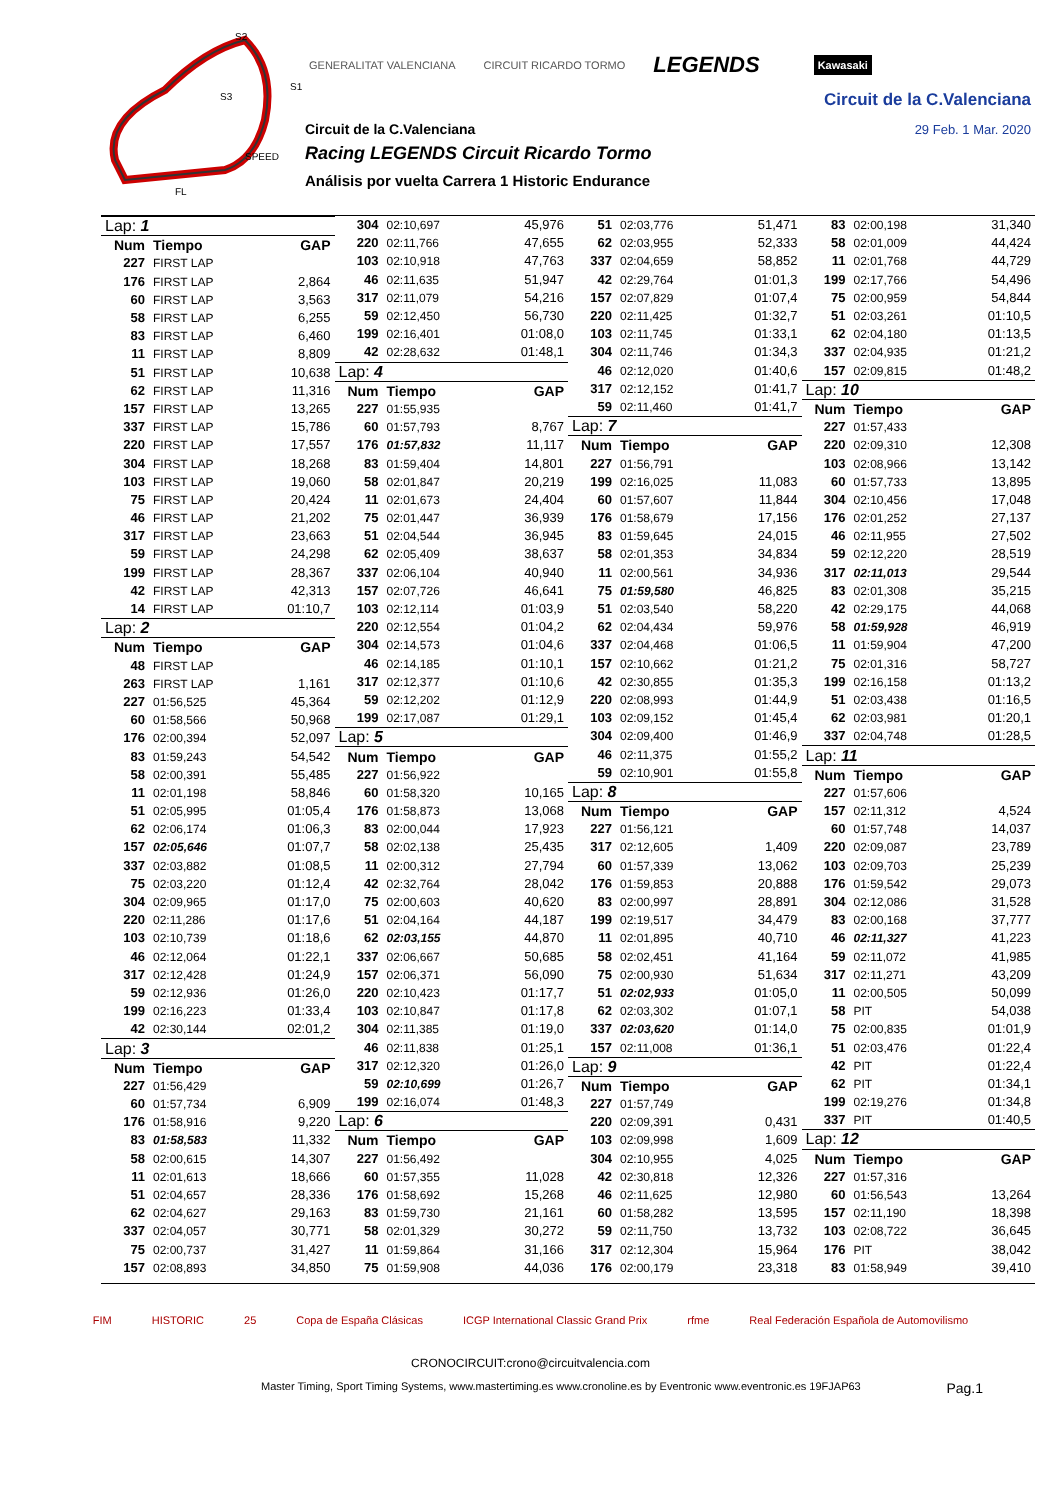S2
S1
S3
SPEED
FL
GENERALITAT VALENCIANA CIRCUIT RICARDO TORMO LEGENDS Kawasaki
Circuit de la C.Valenciana
29 Feb. 1 Mar. 2020
Circuit de la C.Valenciana
Racing LEGENDS Circuit Ricardo Tormo
Análisis por vuelta Carrera 1 Historic Endurance
| Lap: 1 | | |
| Num | Tiempo | GAP |
| 227 | FIRST LAP | |
| 176 | FIRST LAP | 2,864 |
| 60 | FIRST LAP | 3,563 |
| 58 | FIRST LAP | 6,255 |
| 83 | FIRST LAP | 6,460 |
| 11 | FIRST LAP | 8,809 |
| 51 | FIRST LAP | 10,638 |
| 62 | FIRST LAP | 11,316 |
| 157 | FIRST LAP | 13,265 |
| 337 | FIRST LAP | 15,786 |
| 220 | FIRST LAP | 17,557 |
| 304 | FIRST LAP | 18,268 |
| 103 | FIRST LAP | 19,060 |
| 75 | FIRST LAP | 20,424 |
| 46 | FIRST LAP | 21,202 |
| 317 | FIRST LAP | 23,663 |
| 59 | FIRST LAP | 24,298 |
| 199 | FIRST LAP | 28,367 |
| 42 | FIRST LAP | 42,313 |
| 14 | FIRST LAP | 01:10,7 |
| Lap: 2 | | |
| Num | Tiempo | GAP |
| 48 | FIRST LAP | |
| 263 | FIRST LAP | 1,161 |
| 227 | 01:56,525 | 45,364 |
| 60 | 01:58,566 | 50,968 |
| 176 | 02:00,394 | 52,097 |
| 83 | 01:59,243 | 54,542 |
| 58 | 02:00,391 | 55,485 |
| 11 | 02:01,198 | 58,846 |
| 51 | 02:05,995 | 01:05,4 |
| 62 | 02:06,174 | 01:06,3 |
| 157 | 02:05,646 | 01:07,7 |
| 337 | 02:03,882 | 01:08,5 |
| 75 | 02:03,220 | 01:12,4 |
| 304 | 02:09,965 | 01:17,0 |
| 220 | 02:11,286 | 01:17,6 |
| 103 | 02:10,739 | 01:18,6 |
| 46 | 02:12,064 | 01:22,1 |
| 317 | 02:12,428 | 01:24,9 |
| 59 | 02:12,936 | 01:26,0 |
| 199 | 02:16,223 | 01:33,4 |
| 42 | 02:30,144 | 02:01,2 |
| Lap: 3 | | |
| Num | Tiempo | GAP |
| 227 | 01:56,429 | |
| 60 | 01:57,734 | 6,909 |
| 176 | 01:58,916 | 9,220 |
| 83 | 01:58,583 | 11,332 |
| 58 | 02:00,615 | 14,307 |
| 11 | 02:01,613 | 18,666 |
| 51 | 02:04,657 | 28,336 |
| 62 | 02:04,627 | 29,163 |
| 337 | 02:04,057 | 30,771 |
| 75 | 02:00,737 | 31,427 |
| 157 | 02:08,893 | 34,850 |
| 304 | 02:10,697 | 45,976 |
| 220 | 02:11,766 | 47,655 |
| 103 | 02:10,918 | 47,763 |
| 46 | 02:11,635 | 51,947 |
| 317 | 02:11,079 | 54,216 |
| 59 | 02:12,450 | 56,730 |
| 199 | 02:16,401 | 01:08,0 |
| 42 | 02:28,632 | 01:48,1 |
| Lap: 4 | | |
| Num | Tiempo | GAP |
| 227 | 01:55,935 | |
| 60 | 01:57,793 | 8,767 |
| 176 | 01:57,832 | 11,117 |
| 83 | 01:59,404 | 14,801 |
| 58 | 02:01,847 | 20,219 |
| 11 | 02:01,673 | 24,404 |
| 75 | 02:01,447 | 36,939 |
| 51 | 02:04,544 | 36,945 |
| 62 | 02:05,409 | 38,637 |
| 337 | 02:06,104 | 40,940 |
| 157 | 02:07,726 | 46,641 |
| 103 | 02:12,114 | 01:03,9 |
| 220 | 02:12,554 | 01:04,2 |
| 304 | 02:14,573 | 01:04,6 |
| 46 | 02:14,185 | 01:10,1 |
| 317 | 02:12,377 | 01:10,6 |
| 59 | 02:12,202 | 01:12,9 |
| 199 | 02:17,087 | 01:29,1 |
| Lap: 5 | | |
| Num | Tiempo | GAP |
| 227 | 01:56,922 | |
| 60 | 01:58,320 | 10,165 |
| 176 | 01:58,873 | 13,068 |
| 83 | 02:00,044 | 17,923 |
| 58 | 02:02,138 | 25,435 |
| 11 | 02:00,312 | 27,794 |
| 42 | 02:32,764 | 28,042 |
| 75 | 02:00,603 | 40,620 |
| 51 | 02:04,164 | 44,187 |
| 62 | 02:03,155 | 44,870 |
| 337 | 02:06,667 | 50,685 |
| 157 | 02:06,371 | 56,090 |
| 220 | 02:10,423 | 01:17,7 |
| 103 | 02:10,847 | 01:17,8 |
| 304 | 02:11,385 | 01:19,0 |
| 46 | 02:11,838 | 01:25,1 |
| 317 | 02:12,320 | 01:26,0 |
| 59 | 02:10,699 | 01:26,7 |
| 199 | 02:16,074 | 01:48,3 |
| Lap: 6 | | |
| Num | Tiempo | GAP |
| 227 | 01:56,492 | |
| 60 | 01:57,355 | 11,028 |
| 176 | 01:58,692 | 15,268 |
| 83 | 01:59,730 | 21,161 |
| 58 | 02:01,329 | 30,272 |
| 11 | 01:59,864 | 31,166 |
| 75 | 01:59,908 | 44,036 |
| 51 | 02:03,776 | 51,471 |
| 62 | 02:03,955 | 52,333 |
| 337 | 02:04,659 | 58,852 |
| 42 | 02:29,764 | 01:01,3 |
| 157 | 02:07,829 | 01:07,4 |
| 220 | 02:11,425 | 01:32,7 |
| 103 | 02:11,745 | 01:33,1 |
| 304 | 02:11,746 | 01:34,3 |
| 46 | 02:12,020 | 01:40,6 |
| 317 | 02:12,152 | 01:41,7 |
| 59 | 02:11,460 | 01:41,7 |
| Lap: 7 | | |
| Num | Tiempo | GAP |
| 227 | 01:56,791 | |
| 199 | 02:16,025 | 11,083 |
| 60 | 01:57,607 | 11,844 |
| 176 | 01:58,679 | 17,156 |
| 83 | 01:59,645 | 24,015 |
| 58 | 02:01,353 | 34,834 |
| 11 | 02:00,561 | 34,936 |
| 75 | 01:59,580 | 46,825 |
| 51 | 02:03,540 | 58,220 |
| 62 | 02:04,434 | 59,976 |
| 337 | 02:04,468 | 01:06,5 |
| 157 | 02:10,662 | 01:21,2 |
| 42 | 02:30,855 | 01:35,3 |
| 220 | 02:08,993 | 01:44,9 |
| 103 | 02:09,152 | 01:45,4 |
| 304 | 02:09,400 | 01:46,9 |
| 46 | 02:11,375 | 01:55,2 |
| 59 | 02:10,901 | 01:55,8 |
| Lap: 8 | | |
| Num | Tiempo | GAP |
| 227 | 01:56,121 | |
| 317 | 02:12,605 | 1,409 |
| 60 | 01:57,339 | 13,062 |
| 176 | 01:59,853 | 20,888 |
| 83 | 02:00,997 | 28,891 |
| 199 | 02:19,517 | 34,479 |
| 11 | 02:01,895 | 40,710 |
| 58 | 02:02,451 | 41,164 |
| 75 | 02:00,930 | 51,634 |
| 51 | 02:02,933 | 01:05,0 |
| 62 | 02:03,302 | 01:07,1 |
| 337 | 02:03,620 | 01:14,0 |
| 157 | 02:11,008 | 01:36,1 |
| Lap: 9 | | |
| Num | Tiempo | GAP |
| 227 | 01:57,749 | |
| 220 | 02:09,391 | 0,431 |
| 103 | 02:09,998 | 1,609 |
| 304 | 02:10,955 | 4,025 |
| 42 | 02:30,818 | 12,326 |
| 46 | 02:11,625 | 12,980 |
| 60 | 01:58,282 | 13,595 |
| 59 | 02:11,750 | 13,732 |
| 317 | 02:12,304 | 15,964 |
| 176 | 02:00,179 | 23,318 |
| 83 | 02:00,198 | 31,340 |
| 58 | 02:01,009 | 44,424 |
| 11 | 02:01,768 | 44,729 |
| 199 | 02:17,766 | 54,496 |
| 75 | 02:00,959 | 54,844 |
| 51 | 02:03,261 | 01:10,5 |
| 62 | 02:04,180 | 01:13,5 |
| 337 | 02:04,935 | 01:21,2 |
| 157 | 02:09,815 | 01:48,2 |
| Lap: 10 | | |
| Num | Tiempo | GAP |
| 227 | 01:57,433 | |
| 220 | 02:09,310 | 12,308 |
| 103 | 02:08,966 | 13,142 |
| 60 | 01:57,733 | 13,895 |
| 304 | 02:10,456 | 17,048 |
| 176 | 02:01,252 | 27,137 |
| 46 | 02:11,955 | 27,502 |
| 59 | 02:12,220 | 28,519 |
| 317 | 02:11,013 | 29,544 |
| 83 | 02:01,308 | 35,215 |
| 42 | 02:29,175 | 44,068 |
| 58 | 01:59,928 | 46,919 |
| 11 | 01:59,904 | 47,200 |
| 75 | 02:01,316 | 58,727 |
| 199 | 02:16,158 | 01:13,2 |
| 51 | 02:03,438 | 01:16,5 |
| 62 | 02:03,981 | 01:20,1 |
| 337 | 02:04,748 | 01:28,5 |
| Lap: 11 | | |
| Num | Tiempo | GAP |
| 227 | 01:57,606 | |
| 157 | 02:11,312 | 4,524 |
| 60 | 01:57,748 | 14,037 |
| 220 | 02:09,087 | 23,789 |
| 103 | 02:09,703 | 25,239 |
| 176 | 01:59,542 | 29,073 |
| 304 | 02:12,086 | 31,528 |
| 83 | 02:00,168 | 37,777 |
| 46 | 02:11,327 | 41,223 |
| 59 | 02:11,072 | 41,985 |
| 317 | 02:11,271 | 43,209 |
| 11 | 02:00,505 | 50,099 |
| 58 | PIT | 54,038 |
| 75 | 02:00,835 | 01:01,9 |
| 51 | 02:03,476 | 01:22,4 |
| 42 | PIT | 01:22,4 |
| 62 | PIT | 01:34,1 |
| 199 | 02:19,276 | 01:34,8 |
| 337 | PIT | 01:40,5 |
| Lap: 12 | | |
| Num | Tiempo | GAP |
| 227 | 01:57,316 | |
| 60 | 01:56,543 | 13,264 |
| 157 | 02:11,190 | 18,398 |
| 103 | 02:08,722 | 36,645 |
| 176 | PIT | 38,042 |
| 83 | 01:58,949 | 39,410 |
FIM HISTORIC 25 Copa de España Clásicas ICGP International Classic Grand Prix rfme Real Federación Española de Automovilismo
CRONOCIRCUIT:crono@circuitvalencia.com
Master Timing, Sport Timing Systems, www.mastertiming.es www.cronoline.es by Eventronic www.eventronic.es 19FJAP63 Pag.1